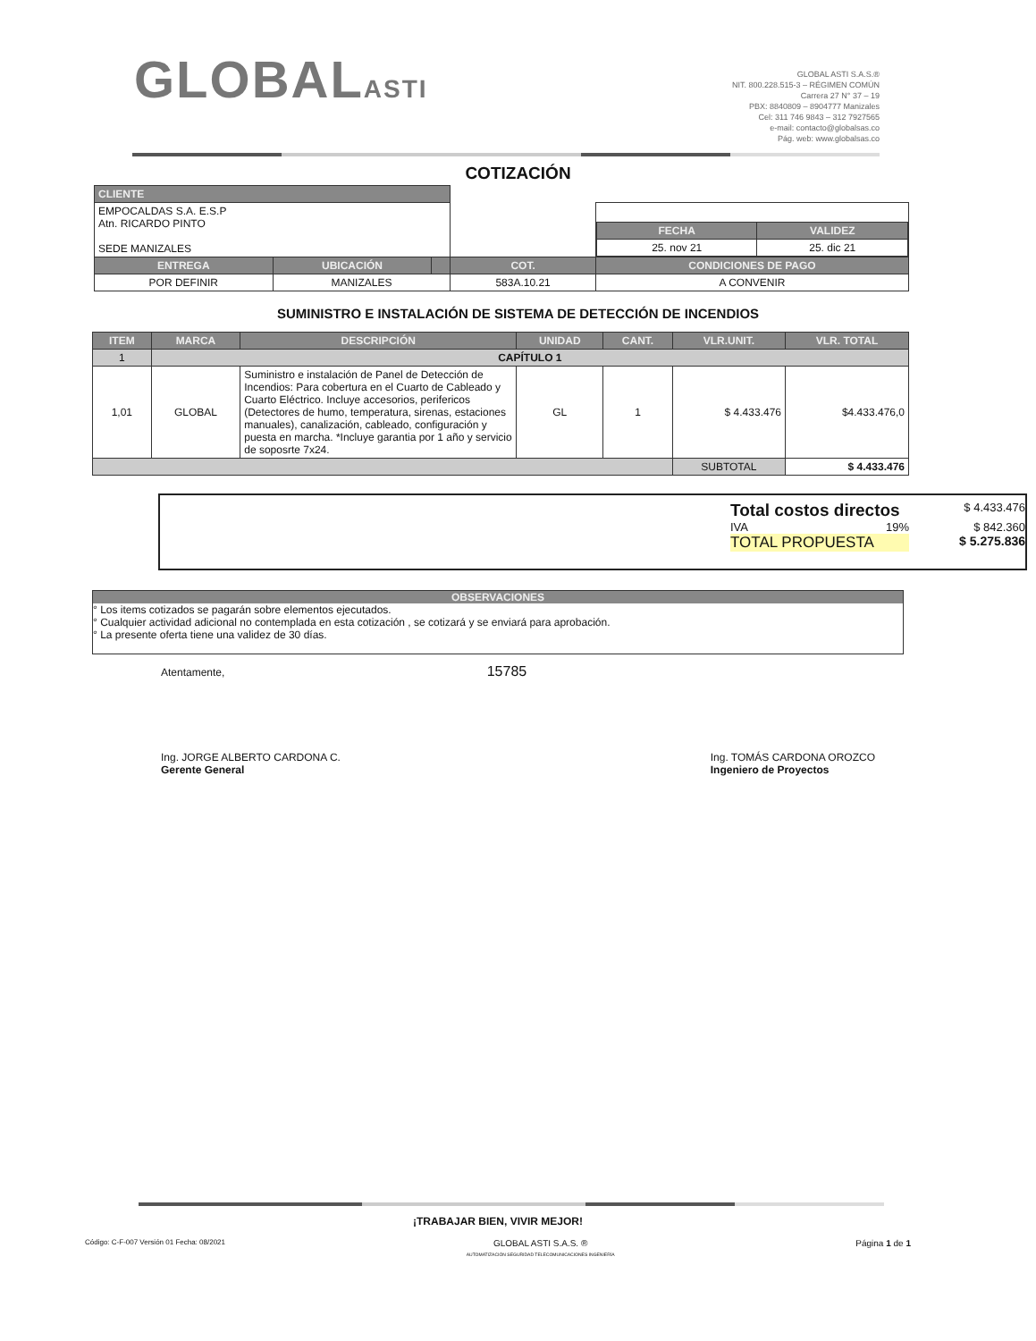GLOBALASTI
GLOBAL ASTI S.A.S.®
NIT. 800.228.515-3 – RÉGIMEN COMÚN
Carrera 27 N° 37 – 19
PBX: 8840809 – 8904777 Manizales
Cel: 311 746 9843 – 312 7927565
e-mail: contacto@globalsas.co
Pág. web: www.globalsas.co
COTIZACIÓN
| CLIENTE | | | | |
| EMPOCALDAS S.A. E.S.P Atn. RICARDO PINTO SEDE MANIZALES | | | | / FECHA / VALIDEZ / / --- / --- / / 25. nov 21 / 25. dic 21 / |
| ENTREGA | UBICACIÓN | | COT. | CONDICIONES DE PAGO |
| POR DEFINIR | MANIZALES | | 583A.10.21 | A CONVENIR |
SUMINISTRO E INSTALACIÓN DE SISTEMA DE DETECCIÓN DE INCENDIOS
| ITEM | MARCA | DESCRIPCIÓN | UNIDAD | CANT. | VLR.UNIT. | VLR. TOTAL |
| --- | --- | --- | --- | --- | --- | --- |
| 1 | CAPÍTULO 1 | | | | | |
| 1,01 | GLOBAL | Suministro e instalación de Panel de Detección de Incendios: Para cobertura en el Cuarto de Cableado y Cuarto Eléctrico. Incluye accesorios, perifericos (Detectores de humo, temperatura, sirenas, estaciones manuales), canalización, cableado, configuración y puesta en marcha. *Incluye garantia por 1 año y servicio de soposrte 7x24. | GL | 1 | $ 4.433.476 | $4.433.476,0 |
| | | | | | SUBTOTAL | $ 4.433.476 |
Total costos directos $ 4.433.476
IVA 19% $ 842.360
TOTAL PROPUESTA $ 5.275.836
OBSERVACIONES
° Los items cotizados se pagarán sobre elementos ejecutados.
° Cualquier actividad adicional no contemplada en esta cotización , se cotizará y se enviará para aprobación.
° La presente oferta tiene una validez de 30 días.
Atentamente, 15785
Ing. JORGE ALBERTO CARDONA C.
Gerente General
Ing. TOMÁS CARDONA OROZCO
Ingeniero de Proyectos
¡TRABAJAR BIEN, VIVIR MEJOR!
Código: C-F-007 Versión 01 Fecha: 08/2021 GLOBAL ASTI S.A.S. ®
AUTOMATIZACIÓN SEGURIDAD TELECOMUNICACIONES INGENIERÍA Página 1 de 1